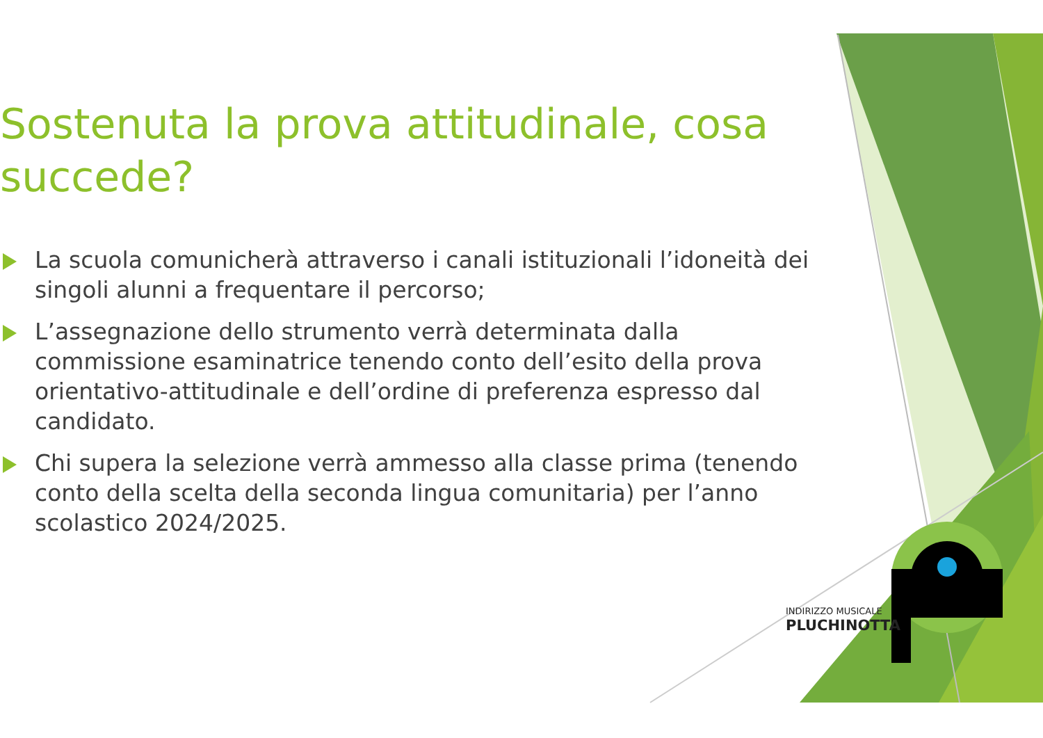Sostenuta la prova attitudinale, cosa succede?
La scuola comunicherà attraverso i canali istituzionali l’idoneità dei singoli alunni a frequentare il percorso;
L’assegnazione dello strumento verrà determinata dalla commissione esaminatrice tenendo conto dell’esito della prova orientativo-attitudinale e dell’ordine di preferenza espresso dal candidato.
Chi supera la selezione verrà ammesso alla classe prima (tenendo conto della scelta della seconda lingua comunitaria) per l’anno scolastico 2024/2025.
INDIRIZZO MUSICALE
PLUCHINOTTA